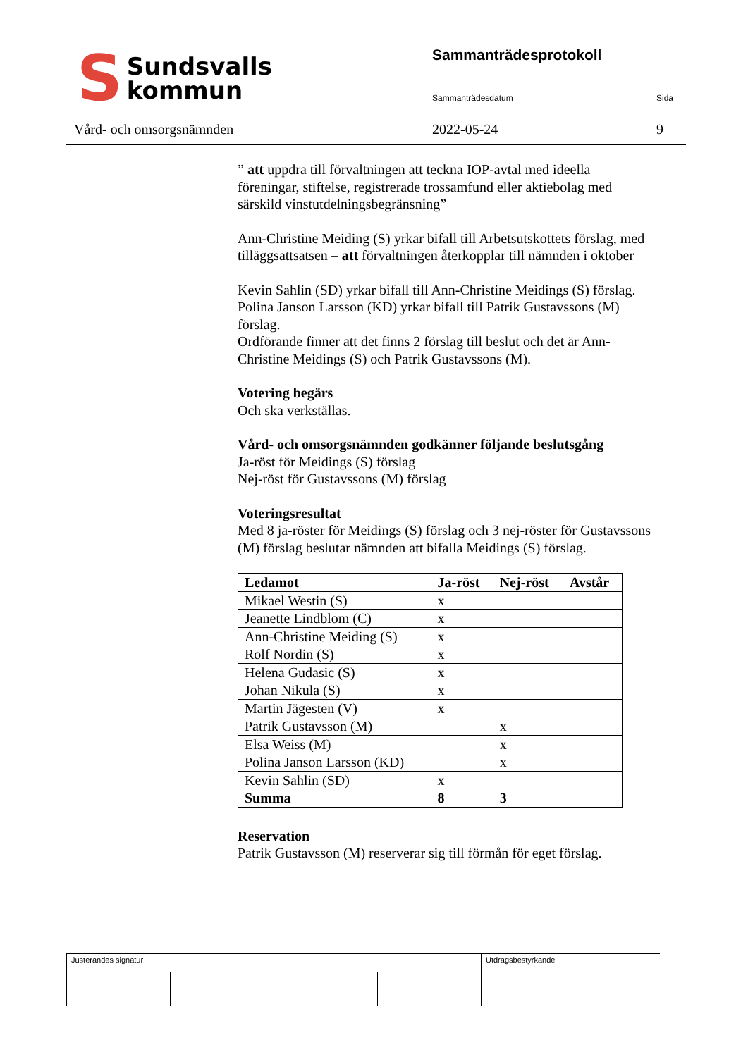S Sundsvalls
kommun
Vård- och omsorgsnämnden
Sammanträdesprotokoll
Sammanträdesdatum Sida
2022-05-24 9
” att uppdra till förvaltningen att teckna IOP-avtal med ideella föreningar, stiftelse, registrerade trossamfund eller aktiebolag med särskild vinstutdelningsbegränsning”
Ann-Christine Meiding (S) yrkar bifall till Arbetsutskottets förslag, med tilläggsattsatsen – att förvaltningen återkopplar till nämnden i oktober
Kevin Sahlin (SD) yrkar bifall till Ann-Christine Meidings (S) förslag.
Polina Janson Larsson (KD) yrkar bifall till Patrik Gustavssons (M) förslag.
Ordförande finner att det finns 2 förslag till beslut och det är Ann-Christine Meidings (S) och Patrik Gustavssons (M).
Votering begärs
Och ska verkställas.
Vård- och omsorgsnämnden godkänner följande beslutsgång
Ja-röst för Meidings (S) förslag
Nej-röst för Gustavssons (M) förslag
Voteringsresultat
Med 8 ja-röster för Meidings (S) förslag och 3 nej-röster för Gustavssons (M) förslag beslutar nämnden att bifalla Meidings (S) förslag.
| Ledamot | Ja-röst | Nej-röst | Avstår |
| --- | --- | --- | --- |
| Mikael Westin (S) | x | | |
| Jeanette Lindblom (C) | x | | |
| Ann-Christine Meiding (S) | x | | |
| Rolf Nordin (S) | x | | |
| Helena Gudasic (S) | x | | |
| Johan Nikula (S) | x | | |
| Martin Jägesten (V) | x | | |
| Patrik Gustavsson (M) | | x | |
| Elsa Weiss (M) | | x | |
| Polina Janson Larsson (KD) | | x | |
| Kevin Sahlin (SD) | x | | |
| Summa | 8 | 3 | |
Reservation
Patrik Gustavsson (M) reserverar sig till förmån för eget förslag.
Justerandes signatur Utdragsbestyrkande